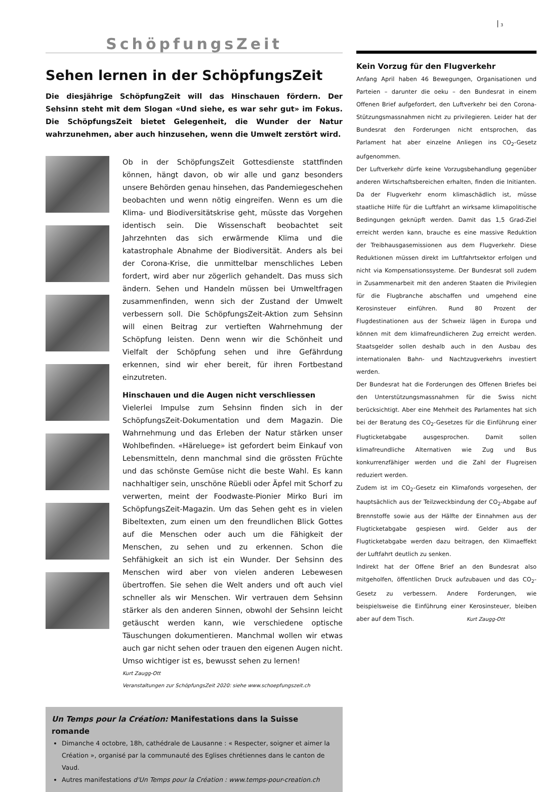3
SchöpfungsZeit
Sehen lernen in der SchöpfungsZeit
Die diesjährige SchöpfungZeit will das Hinschauen fördern. Der Sehsinn steht mit dem Slogan «Und siehe, es war sehr gut» im Fokus. Die SchöpfungsZeit bietet Gelegenheit, die Wunder der Natur wahrzunehmen, aber auch hinzusehen, wenn die Umwelt zerstört wird.
Ob in der SchöpfungsZeit Gottesdienste stattfinden können, hängt davon, ob wir alle und ganz besonders unsere Behörden genau hinsehen, das Pandemiegeschehen beobachten und wenn nötig eingreifen. Wenn es um die Klima- und Biodiversitätskrise geht, müsste das Vorgehen identisch sein. Die Wissenschaft beobachtet seit Jahrzehnten das sich erwärmende Klima und die katastrophale Abnahme der Biodiversität. Anders als bei der Corona-Krise, die unmittelbar menschliches Leben fordert, wird aber nur zögerlich gehandelt. Das muss sich ändern. Sehen und Handeln müssen bei Umweltfragen zusammenfinden, wenn sich der Zustand der Umwelt verbessern soll. Die SchöpfungsZeit-Aktion zum Sehsinn will einen Beitrag zur vertieften Wahrnehmung der Schöpfung leisten. Denn wenn wir die Schönheit und Vielfalt der Schöpfung sehen und ihre Gefährdung erkennen, sind wir eher bereit, für ihren Fortbestand einzutreten.
Hinschauen und die Augen nicht verschliessen
Vielerlei Impulse zum Sehsinn finden sich in der SchöpfungsZeit-Dokumentation und dem Magazin. Die Wahrnehmung und das Erleben der Natur stärken unser Wohlbefinden. «Häreluege» ist gefordert beim Einkauf von Lebensmitteln, denn manchmal sind die grössten Früchte und das schönste Gemüse nicht die beste Wahl. Es kann nachhaltiger sein, unschöne Rüebli oder Äpfel mit Schorf zu verwerten, meint der Foodwaste-Pionier Mirko Buri im SchöpfungsZeit-Magazin. Um das Sehen geht es in vielen Bibeltexten, zum einen um den freundlichen Blick Gottes auf die Menschen oder auch um die Fähigkeit der Menschen, zu sehen und zu erkennen. Schon die Sehfähigkeit an sich ist ein Wunder. Der Sehsinn des Menschen wird aber von vielen anderen Lebewesen übertroffen. Sie sehen die Welt anders und oft auch viel schneller als wir Menschen. Wir vertrauen dem Sehsinn stärker als den anderen Sinnen, obwohl der Sehsinn leicht getäuscht werden kann, wie verschiedene optische Täuschungen dokumentieren. Manchmal wollen wir etwas auch gar nicht sehen oder trauen den eigenen Augen nicht. Umso wichtiger ist es, bewusst sehen zu lernen!
Kurt Zaugg-Ott
Veranstaltungen zur SchöpfungsZeit 2020: siehe www.schoepfungszeit.ch
Un Temps pour la Création: Manifestations dans la Suisse romande
Dimanche 4 octobre, 18h, cathédrale de Lausanne : « Respecter, soigner et aimer la Création », organisé par la communauté des Eglises chrétiennes dans le canton de Vaud.
Autres manifestations d'Un Temps pour la Création : www.temps-pour-creation.ch
Kein Vorzug für den Flugverkehr
Anfang April haben 46 Bewegungen, Organisationen und Parteien – darunter die oeku – den Bundesrat in einem Offenen Brief aufgefordert, den Luftverkehr bei den Corona-Stützungsmassnahmen nicht zu privilegieren. Leider hat der Bundesrat den Forderungen nicht entsprochen, das Parlament hat aber einzelne Anliegen ins CO<sub>2</sub>-Gesetz aufgenommen.
Der Luftverkehr dürfe keine Vorzugsbehandlung gegenüber anderen Wirtschaftsbereichen erhalten, finden die Initianten. Da der Flugverkehr enorm klimaschädlich ist, müsse staatliche Hilfe für die Luftfahrt an wirksame klimapolitische Bedingungen geknüpft werden. Damit das 1,5 Grad-Ziel erreicht werden kann, brauche es eine massive Reduktion der Treibhausgasemissionen aus dem Flugverkehr. Diese Reduktionen müssen direkt im Luftfahrtsektor erfolgen und nicht via Kompensationssysteme. Der Bundesrat soll zudem in Zusammenarbeit mit den anderen Staaten die Privilegien für die Flugbranche abschaffen und umgehend eine Kerosinsteuer einführen. Rund 80 Prozent der Flugdestinationen aus der Schweiz lägen in Europa und können mit dem klimafreundlicheren Zug erreicht werden. Staatsgelder sollen deshalb auch in den Ausbau des internationalen Bahn- und Nachtzugverkehrs investiert werden.
Der Bundesrat hat die Forderungen des Offenen Briefes bei den Unterstützungsmassnahmen für die Swiss nicht berücksichtigt. Aber eine Mehrheit des Parlamentes hat sich bei der Beratung des CO<sub>2</sub>-Gesetzes für die Einführung einer Flugticketabgabe ausgesprochen. Damit sollen klimafreundliche Alternativen wie Zug und Bus konkurrenzfähiger werden und die Zahl der Flugreisen reduziert werden.
Zudem ist im CO<sub>2</sub>-Gesetz ein Klimafonds vorgesehen, der hauptsächlich aus der Teilzweckbindung der CO<sub>2</sub>-Abgabe auf Brennstoffe sowie aus der Hälfte der Einnahmen aus der Flugticketabgabe gespiesen wird. Gelder aus der Flugticketabgabe werden dazu beitragen, den Klimaeffekt der Luftfahrt deutlich zu senken.
Indirekt hat der Offene Brief an den Bundesrat also mitgeholfen, öffentlichen Druck aufzubauen und das CO<sub>2</sub>-Gesetz zu verbessern. Andere Forderungen, wie beispielsweise die Einführung einer Kerosinsteuer, bleiben aber auf dem Tisch. Kurt Zaugg-Ott